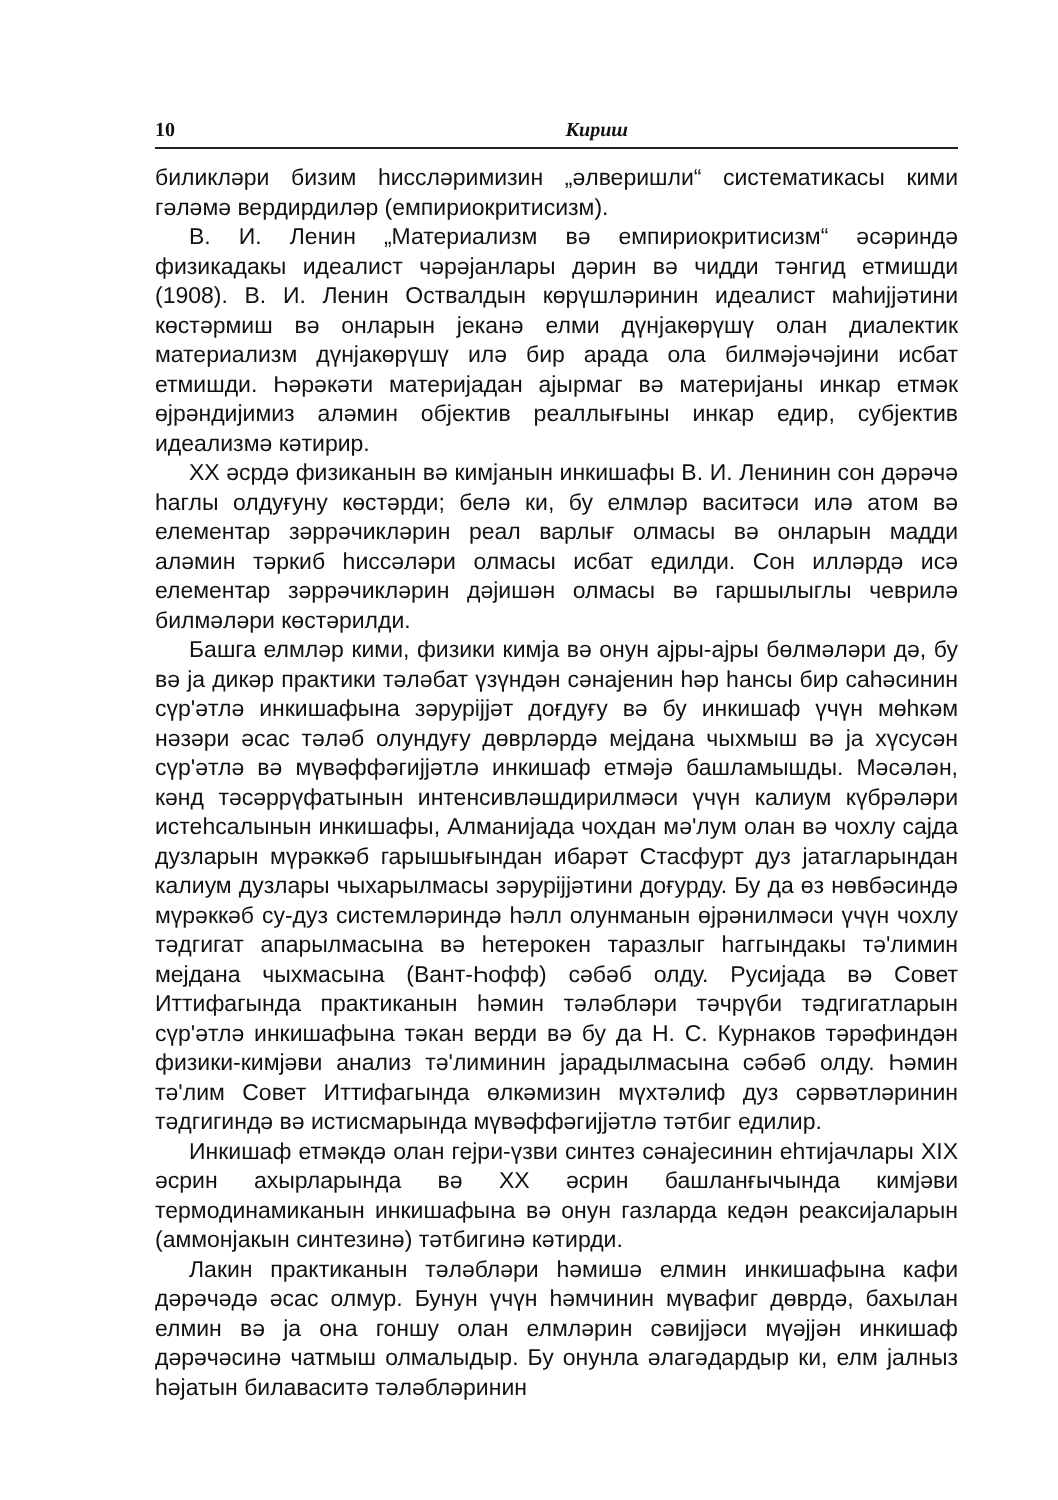10 Кириш
биликләри бизим һиссләримизин „әлверишли“ систематикасы кими гәләмә вердирдиләр (емпириокритисизм).
В. И. Ленин „Материализм вә емпириокритисизм“ әсәриндә физикадакы идеалист чәрәјанлары дәрин вә чидди тәнгид етмишди (1908). В. И. Ленин Оствалдын көрүшләринин идеалист маһиjjәтини көстәрмиш вә онларын јеканә елми дүнјакөрүшү олан диалектик материализм дүнјакөрүшү илә бир арада ола билмәјәчәјини исбат етмишди. Һәрәкәти материјадан ајырмаг вә материјаны инкар етмәк өјрәндијимиз аләмин објектив реаллығыны инкар едир, субјектив идеализмә кәтирир.
XX әсрдә физиканын вә кимјанын инкишафы В. И. Ленинин сон дәрәчә һаглы олдуғуну көстәрди; белә ки, бу елмләр васитәси илә атом вә елементар зәррәчикләрин реал варлығ олмасы вә онларын мадди аләмин тәркиб һиссәләри олмасы исбат едилди. Сон илләрдә исә елементар зәррәчикләрин дәјишән олмасы вә гаршылыглы чеврилә билмәләри көстәрилди.
Башга елмләр кими, физики кимја вә онун ајры-ајры бөлмәләри дә, бу вә ја дикәр практики тәләбат үзүндән сәнајенин һәр һансы бир саһәсинин сүр'әтлә инкишафына зәрурijjәт доғдуғу вә бу инкишаф үчүн мөһкәм нәзәри әсас тәләб олундуғу дөврләрдә мејдана чыхмыш вә ја хүсусән сүр'әтлә вә мүвәффәгиjjәтлә инкишаф етмәјә башламышды. Мәсәлән, кәнд тәсәррүфатынын интенсивләшдирилмәси үчүн калиум күбрәләри истеһсалынын инкишафы, Алманијада чохдан мә'лум олан вә чохлу сајда дузларын мүрәккәб гарышығындан ибарәт Стасфурт дуз јатагларындан калиум дузлары чыхарылмасы зәрурijјәтини доғурду. Бу да өз нөвбәсиндә мүрәккәб су-дуз системләриндә һәлл олунманын өјрәнилмәси үчүн чохлу тәдгигат апарылмасына вә һетерокен таразлыг һаггындакы тә'лимин мејдана чыхмасына (Вант-Һофф) сәбәб олду. Русијада вә Совет Иттифагында практиканын һәмин тәләбләри тәчрүби тәдгигатларын сүр'әтлә инкишафына тәкан верди вә бу да Н. С. Курнаков тәрәфиндән физики-кимјәви анализ тә'лиминин јарадылмасына сәбәб олду. Һәмин тә'лим Совет Иттифагында өлкәмизин мүхтәлиф дуз сәрвәтләринин тәдгигиндә вә истисмарында мүвәффәгиjjәтлә тәтбиг едилир.
Инкишаф етмәкдә олан гејри-үзви синтез сәнајесинин еһтијачлары XIX әсрин ахырларында вә XX әсрин башланғычында кимјәви термодинамиканын инкишафына вә онун газларда кедән реаксијаларын (аммонјакын синтезинә) тәтбигинә кәтирди.
Лакин практиканын тәләбләри һәмишә елмин инкишафына кафи дәрәчәдә әсас олмур. Бунун үчүн һәмчинин мүвафиг дөврдә, бахылан елмин вә ја она гоншу олан елмләрин сәвијјәси мүәјјән инкишаф дәрәчәсинә чатмыш олмалыдыр. Бу онунла әлагәдардыр ки, елм јалныз һәјатын билаваситә тәләбләринин